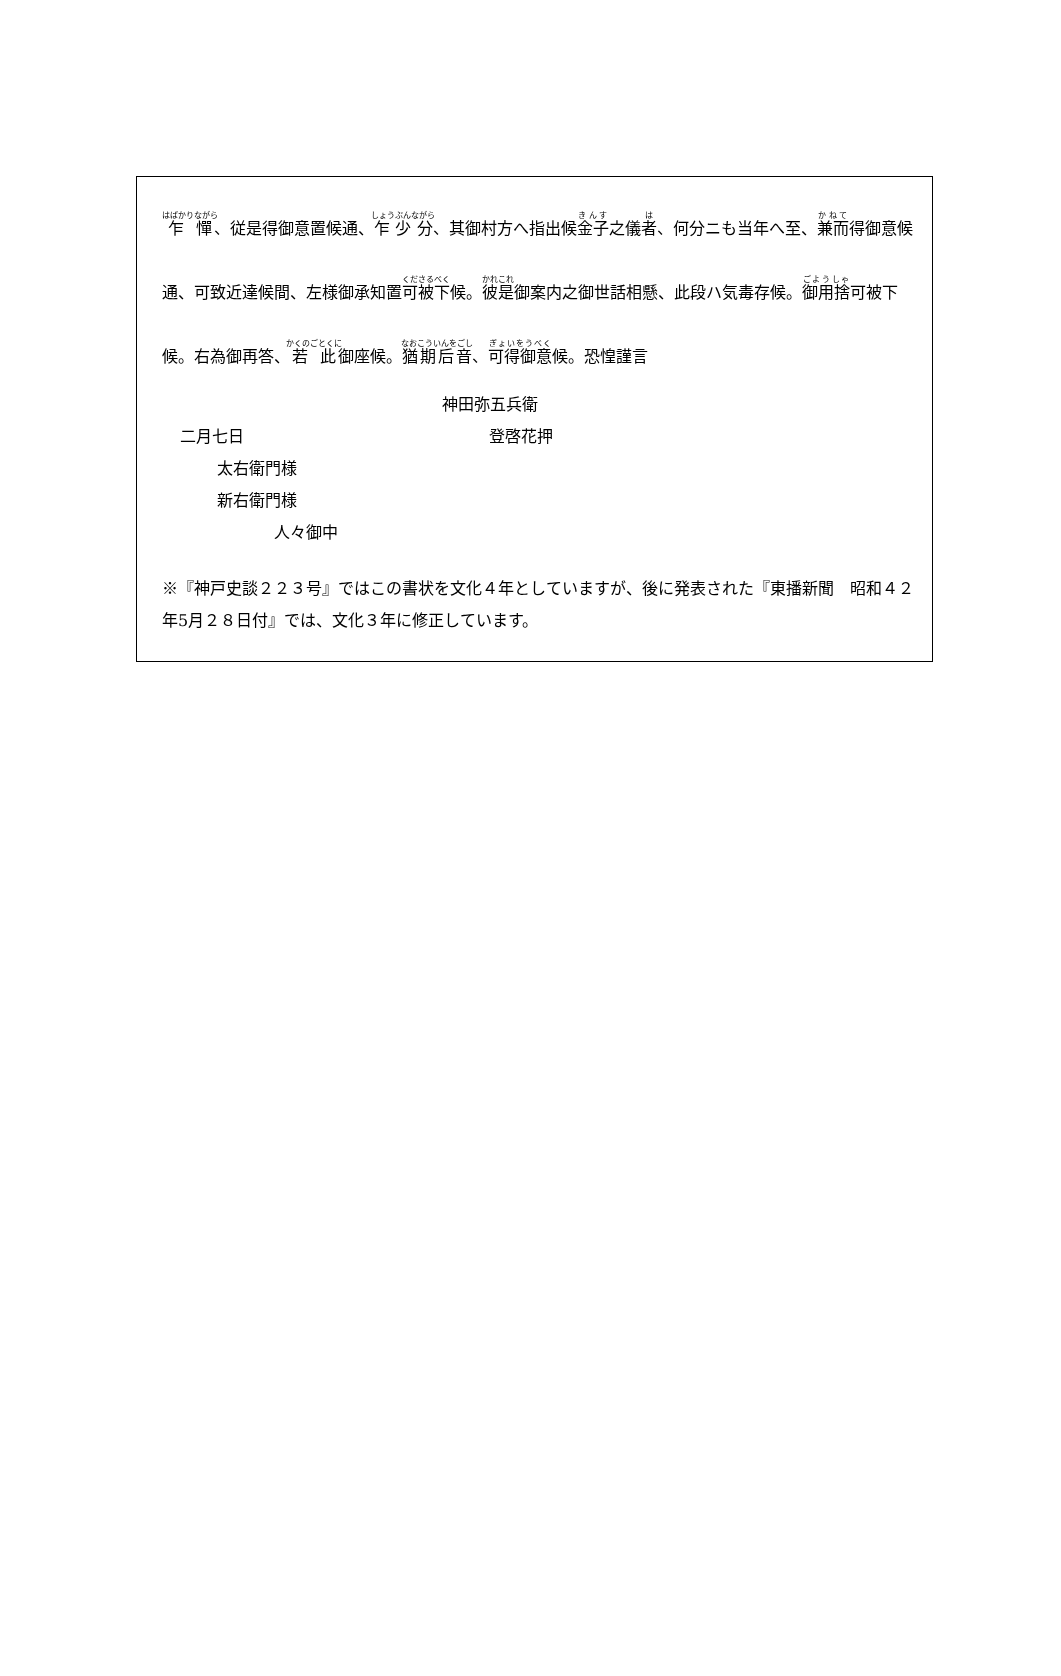乍憚、従是得御意置候通、乍少分、其御村方へ指出候金子之儀者、何分ニも当年へ至、兼而得御意候通、可致近達候間、左様御承知置可被下候。彼是御案内之御世話相懸、此段ハ気毒存候。御用捨可被下候。右為御再答、若此御座候。猶期后音、可得御意候。恐惶謹言
神田弥五兵衛
二月七日 登啓花押
太右衛門様
新右衛門様
人々御中
※『神戸史談２２３号』ではこの書状を文化４年としていますが、後に発表された『東播新聞　昭和４２年5月２８日付』では、文化３年に修正しています。